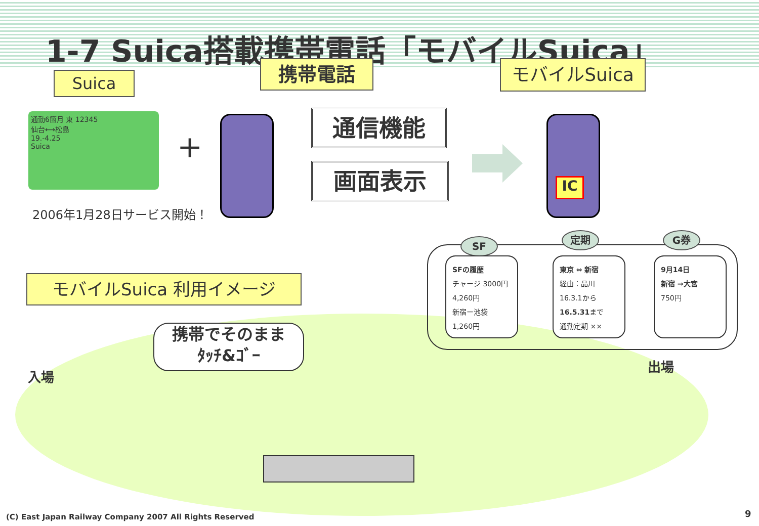1-7 Suica搭載携帯電話「モバイルSuica」
Suica 携帯電話 モバイルSuica
通勤6箇月 東 12345
仙台⟷松島
19.-4.25
Suica
+
2006年1月28日サービス開始！
通信機能
画面表示
IC
SF
定期 G券
SFの履歴
チャージ 3000円
4,260円
新宿ー池袋
1,260円
東京 ⇔ 新宿
経由：品川
16.3.1から
16.5.31まで
通勤定期 ××
9月14日
新宿 →大宮
750円
モバイルSuica 利用イメージ
携帯でそのまま
ﾀｯﾁ&ｺﾞｰ
入場
出場
(C) East Japan Railway Company 2007 All Rights Reserved
9